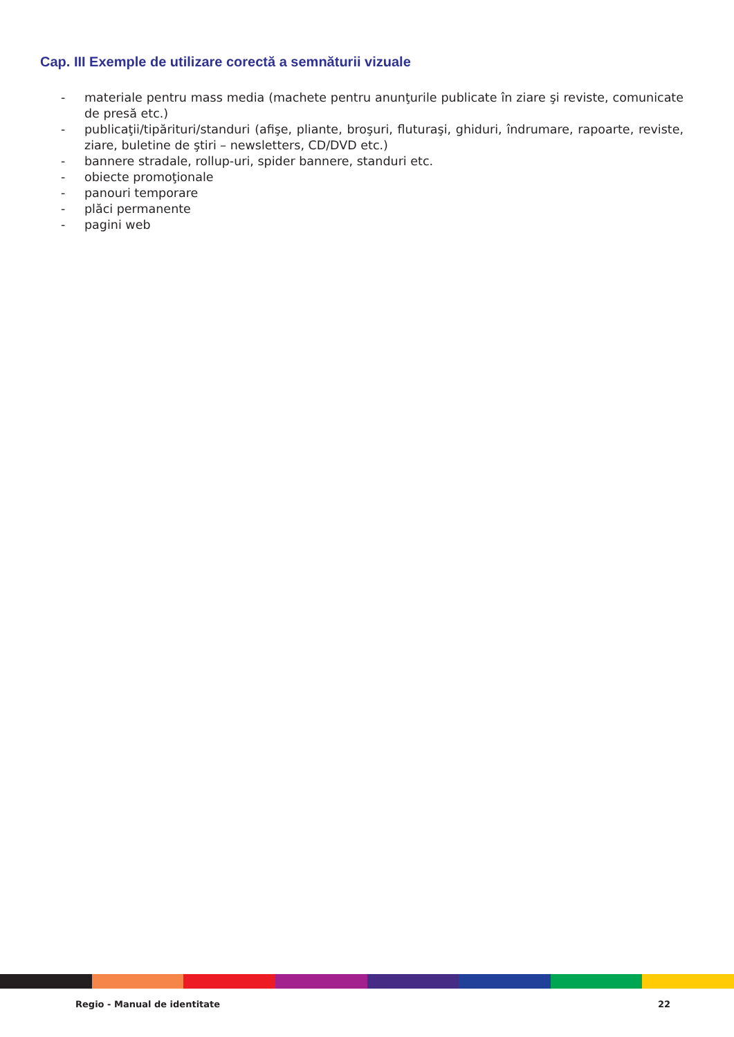Cap. III Exemple de utilizare corectă a semnăturii vizuale
- materiale pentru mass media (machete pentru anunţurile publicate în ziare şi reviste, comunicate de presă etc.)
- publicaţii/tipărituri/standuri (afişe, pliante, broşuri, fluturaşi, ghiduri, îndrumare, rapoarte, reviste, ziare, buletine de ştiri – newsletters, CD/DVD etc.)
- bannere stradale, rollup-uri, spider bannere, standuri etc.
- obiecte promoţionale
- panouri temporare
- plăci permanente
- pagini web
Regio - Manual de identitate 22